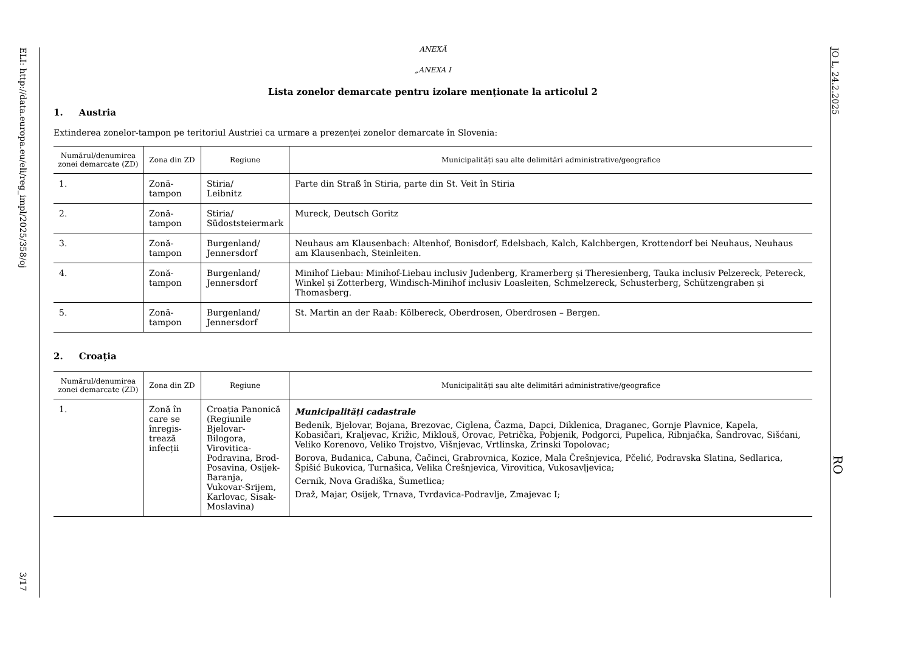ELI: http://data.europa.eu/eli/reg_impl/2025/358/oj
3/17
JO L, 24.2.2025
RO
ANEXĂ
„ANEXA I
Lista zonelor demarcate pentru izolare menționate la articolul 2
1. Austria
Extinderea zonelor-tampon pe teritoriul Austriei ca urmare a prezenței zonelor demarcate în Slovenia:
| Numărul/denumirea zonei demarcate (ZD) | Zona din ZD | Regiune | Municipalități sau alte delimitări administrative/geografice |
| --- | --- | --- | --- |
| 1. | Zonă-tampon | Stiria/ Leibnitz | Parte din Straß în Stiria, parte din St. Veit în Stiria |
| 2. | Zonă-tampon | Stiria/ Südoststeiermark | Mureck, Deutsch Goritz |
| 3. | Zonă-tampon | Burgenland/ Jennersdorf | Neuhaus am Klausenbach: Altenhof, Bonisdorf, Edelsbach, Kalch, Kalchbergen, Krottendorf bei Neuhaus, Neuhaus am Klausenbach, Steinleiten. |
| 4. | Zonă-tampon | Burgenland/ Jennersdorf | Minihof Liebau: Minihof-Liebau inclusiv Judenberg, Kramerberg și Theresienberg, Tauka inclusiv Pelzereck, Petereck, Winkel și Zotterberg, Windisch-Minihof inclusiv Loasleiten, Schmelzereck, Schusterberg, Schützengraben și Thomasberg. |
| 5. | Zonă-tampon | Burgenland/ Jennersdorf | St. Martin an der Raab: Kölbereck, Oberdrosen, Oberdrosen – Bergen. |
2. Croația
| Numărul/denumirea zonei demarcate (ZD) | Zona din ZD | Regiune | Municipalități sau alte delimitări administrative/geografice |
| --- | --- | --- | --- |
| 1. | Zonă în care se înregis-trează infecții | Croația Panonică (Regiunile Bjelovar-Bilogora, Virovitica-Podravina, Brod-Posavina, Osijek-Baranja, Vukovar-Srijem, Karlovac, Sisak-Moslavina) | Municipalități cadastrale Bedenik, Bjelovar, Bojana, Brezovac, Ciglena, Čazma, Dapci, Diklenica, Draganec, Gornje Plavnice, Kapela, Kobasičari, Kraljevac, Križic, Miklouš, Orovac, Petrička, Pobjenik, Podgorci, Pupelica, Ribnjačka, Šandrovac, Sišćani, Veliko Korenovo, Veliko Trojstvo, Višnjevac, Vrtlinska, Zrinski Topolovac; Borova, Budanica, Cabuna, Čačinci, Grabrovnica, Kozice, Mala Črešnjevica, Pčelić, Podravska Slatina, Sedlarica, Špišić Bukovica, Turnašica, Velika Črešnjevica, Virovitica, Vukosavljevica; Cernik, Nova Gradiška, Šumetlica; Draž, Majar, Osijek, Trnava, Tvrđavica-Podravlje, Zmajevac I; |